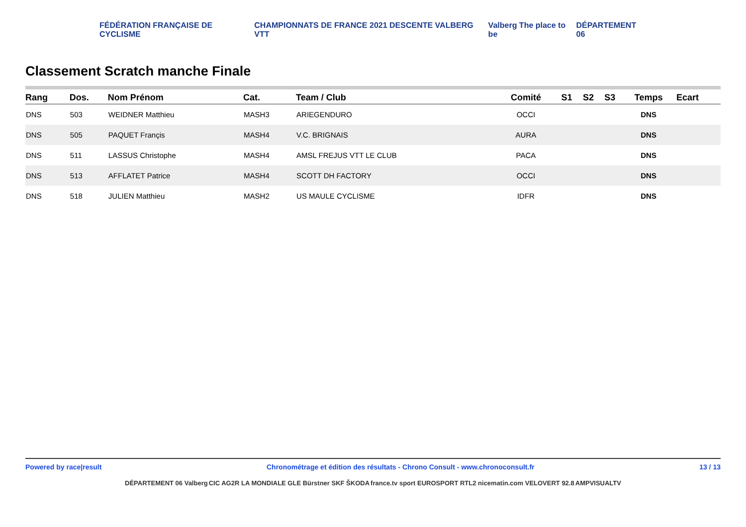FÉDÉRATION FRANÇAISE DE CYCLISME CHAMPIONNATS DE FRANCE 2021 DESCENTE VALBERG VTT Valberg The place to be DÉPARTEMENT 06
Classement Scratch manche Finale
| Rang | Dos. | Nom Prénom | Cat. | Team / Club | Comité | S1 | S2 | S3 | Temps | Ecart |
| --- | --- | --- | --- | --- | --- | --- | --- | --- | --- | --- |
| DNS | 503 | WEIDNER Matthieu | MASH3 | ARIEGENDURO | OCCI | | | | DNS | |
| DNS | 505 | PAQUET Françis | MASH4 | V.C. BRIGNAIS | AURA | | | | DNS | |
| DNS | 511 | LASSUS Christophe | MASH4 | AMSL FREJUS VTT LE CLUB | PACA | | | | DNS | |
| DNS | 513 | AFFLATET Patrice | MASH4 | SCOTT DH FACTORY | OCCI | | | | DNS | |
| DNS | 518 | JULIEN Matthieu | MASH2 | US MAULE CYCLISME | IDFR | | | | DNS | |
Powered by race|result Chronométrage et édition des résultats - Chrono Consult - www.chronoconsult.fr 13 / 13
DÉPARTEMENT 06 Valberg CIC AG2R LA MONDIALE GLE Bürstner SKF ŠKODA france.tv sport EUROSPORT RTL2 nicematin.com VELOVERT 92.8 AMPVISUALTV